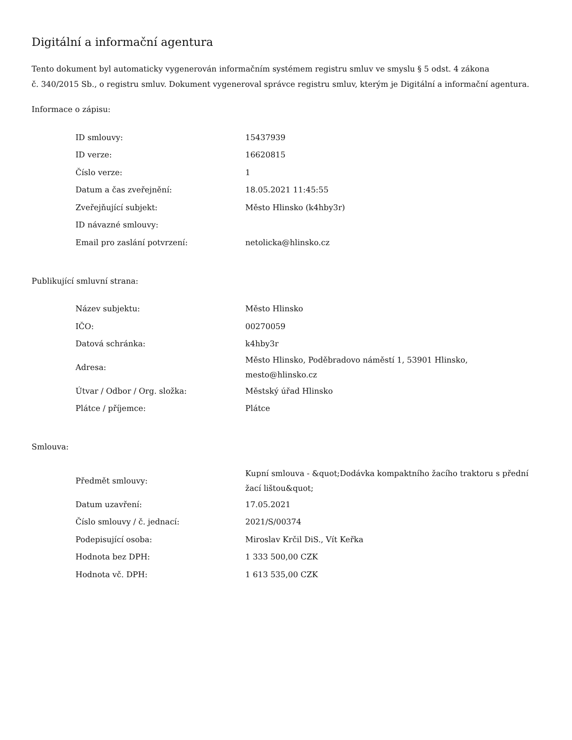Digitální a informační agentura
Tento dokument byl automaticky vygenerován informačním systémem registru smluv ve smyslu § 5 odst. 4 zákona
č. 340/2015 Sb., o registru smluv. Dokument vygeneroval správce registru smluv, kterým je Digitální a informační agentura.
Informace o zápisu:
| ID smlouvy: | 15437939 |
| ID verze: | 16620815 |
| Číslo verze: | 1 |
| Datum a čas zveřejnění: | 18.05.2021 11:45:55 |
| Zveřejňující subjekt: | Město Hlinsko (k4hby3r) |
| ID návazné smlouvy: | |
| Email pro zaslání potvrzení: | netolicka@hlinsko.cz |
Publikující smluvní strana:
| Název subjektu: | Město Hlinsko |
| IČO: | 00270059 |
| Datová schránka: | k4hby3r |
| Adresa: | Město Hlinsko, Poděbradovo náměstí 1, 53901 Hlinsko, mesto@hlinsko.cz |
| Útvar / Odbor / Org. složka: | Městský úřad Hlinsko |
| Plátce / příjemce: | Plátce |
Smlouva:
| Předmět smlouvy: | Kupní smlouva - &quot;Dodávka kompaktního žacího traktoru s přední žací lištou&quot; |
| Datum uzavření: | 17.05.2021 |
| Číslo smlouvy / č. jednací: | 2021/S/00374 |
| Podepisující osoba: | Miroslav Krčil DiS., Vít Keřka |
| Hodnota bez DPH: | 1 333 500,00 CZK |
| Hodnota vč. DPH: | 1 613 535,00 CZK |